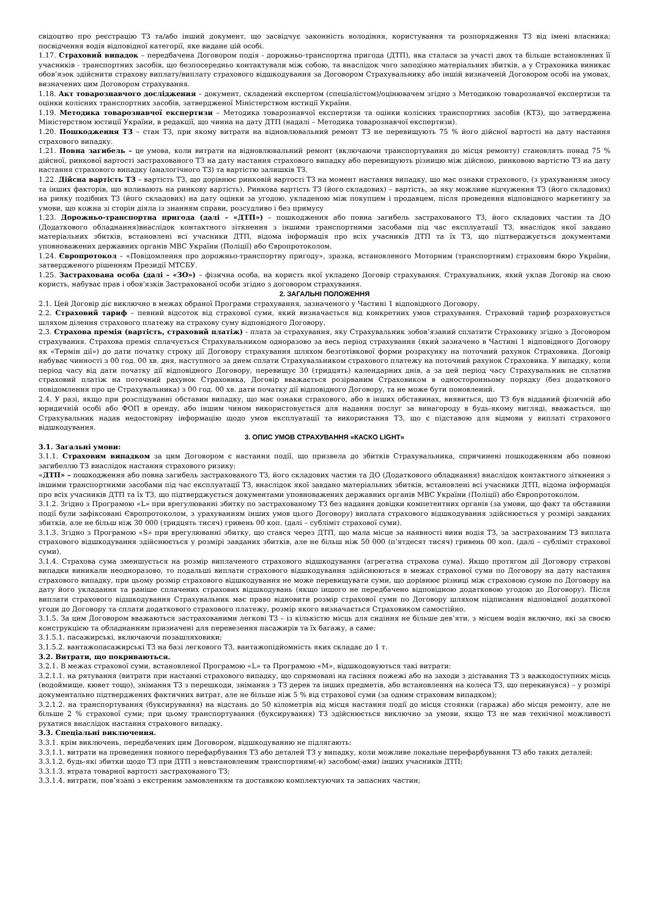свідоцтво про реєстрацію ТЗ та/або інший документ, що засвідчує законність володіння, користування та розпорядження ТЗ від імені власника; посвідчення водія відповідної категорії, яке видане цій особі.
1.17. Страховий випадок – передбачена Договором подія - дорожньо-транспортна пригода (ДТП), яка сталася за участі двох та більше встановлених її учасників - транспортних засобів, що безпосередньо контактували між собою, та внаслідок чого заподіяно матеріальних збитків, а у Страховика виникає обов’язок здійснити страхову виплату/виплату страхового відшкодування за Договором Страхувальнику або іншій визначеній Договором особі на умовах, визначених цим Договором страхування.
1.18. Акт товарознавчого дослідження – документ, складений експертом (спеціалістом)/оцінювачем згідно з Методикою товарознавчої експертизи та оцінки колісних транспортних засобів, затвердженої Міністерством юстиції України.
1.19. Методика товарознавчої експертизи – Методика товарознавчої експертизи та оцінки колісних транспортних засобів (КТЗ), що затверджена Міністерством юстиції України, в редакції, що чинна на дату ДТП (надалі – Методика товарознавчої експертизи).
1.20. Пошкодження ТЗ – стан ТЗ, при якому витрати на відновлювальний ремонт ТЗ не перевищують 75 % його дійсної вартості на дату настання страхового випадку.
1.21. Повна загибель – це умова, коли витрати на відновлювальний ремонт (включаючи транспортування до місця ремонту) становлять понад 75 % дійсної, ринкової вартості застрахованого ТЗ на дату настання страхового випадку або перевищують різницю між дійсною, ринковою вартістю ТЗ на дату настання страхового випадку (аналогічного ТЗ) та вартістю залишків ТЗ.
1.22. Дійсна вартість ТЗ – вартість ТЗ, що дорівнює ринковій вартості ТЗ на момент настання випадку, що має ознаки страхового, (з урахуванням зносу та інших факторів, що впливають на ринкову вартість). Ринкова вартість ТЗ (його складових) – вартість, за яку можливе відчуження ТЗ (його складових) на ринку подібних ТЗ (його складових) на дату оцінки за угодою, укладеною між покупцем і продавцем, після проведення відповідного маркетингу за умови, що кожна зі сторін діяла із знанням справи, розсудливо і без примусу
1.23. Дорожньо-транспортна пригода (далі – «ДТП») – пошкодження або повна загибель застрахованого ТЗ, його складових частин та ДО (Додаткового обладнання)внаслідок контактного зіткнення з іншими транспортними засобами під час експлуатації ТЗ, внаслідок якої завдано матеріальних збитків, встановлені всі учасники ДТП, відома інформація про всіх учасників ДТП та їх ТЗ, що підтверджується документами уповноважених державних органів МВС України (Поліції) або Європротоколом.
1.24. Європротокол – «Повідомлення про дорожньо-транспортну пригоду», зразка, встановленого Моторним (транспортним) страховим бюро України, затвердженого рішенням Президії МТСБУ.
1.25. Застрахована особа (далі – «ЗО») – фізична особа, на користь якої укладено Договір страхування. Страхувальник, який уклав Договір на свою користь, набуває прав і обов'язків Застрахованої особи згідно з договором страхування.
2. ЗАГАЛЬНІ ПОЛОЖЕННЯ
2.1. Цей Договір діє виключно в межах обраної Програми страхування, зазначеного у Частині 1 відповідного Договору.
2.2. Страховий тариф – певний відсоток від страхової суми, який визначається від конкретних умов страхування. Страховий тариф розраховується шляхом ділення страхового платежу на страхову суму відповідного Договору.
2.3. Страхова премія (вартість, страховий платіж) - плата за страхування, яку Страхувальник зобов’язаний сплатити Страховику згідно з Договором страхування. Страхова премія сплачується Страхувальником одноразово за весь період страхування (який зазначено в Частині 1 відповідного Договору як «Термін дії») до дати початку строку дії Договору страхування шляхом безготівкової форми розрахунку на поточний рахунок Страховика. Договір набуває чинності з 00 год. 00 хв. дня, наступного за днем сплати Страхувальником страхового платежу на поточний рахунок Страховика. У випадку, коли період часу від дати початку дії відповідного Договору, перевищує 30 (тридцять) календарних днів, а за цей період часу Страхувальник не сплатив страховий платіж на поточний рахунок Страховика, Договір вважається розірваним Страховиком в односторонньому порядку (без додаткового повідомлення про це Страхувальника) з 00 год. 00 хв. дати початку дії відповідного Договору, та не може бути поновлений.
2.4. У разі, якщо при розслідуванні обставин випадку, що має ознаки страхового, або в інших обставинах, виявиться, що ТЗ був відданий фізичній або юридичній особі або ФОП в оренду, або іншим чином використовується для надання послуг за винагороду в будь-якому вигляді, вважається, що Страхувальник надав недостовірну інформацію щодо умов експлуатації та використання ТЗ, що є підставою для відмови у виплаті страхового відшкодування.
3. ОПИС УМОВ СТРАХУВАННЯ «КАСКО LIGHT»
3.1. Загальні умови:
3.1.1. Страховим випадком за цим Договором є настання події, що призвела до збитків Страхувальника, спричинені пошкодженням або повною загибеллю ТЗ внаслідок настання страхового ризику:
«ДТП» – пошкодження або повна загибель застрахованого ТЗ, його складових частин та ДО (Додаткового обладнання) внаслідок контактного зіткнення з іншими транспортними засобами під час експлуатації ТЗ, внаслідок якої завдано матеріальних збитків, встановлені всі учасники ДТП, відома інформація про всіх учасників ДТП та їх ТЗ, що підтверджується документами уповноважених державних органів МВС України (Поліції) або Європротоколом.
3.1.2. Згідно з Програмою «L» при врегулюванні збитку по застрахованому ТЗ без надання довідки компетентних органів (за умови, що факт та обставини події були зафіксовані Європротоколом, з урахуванням інших умов цього Договору) виплата страхового відшкодування здійснюється у розмірі завданих збитків, але не більш ніж 30 000 (тридцять тисяч) гривень 00 коп. (далі – субліміт страхової суми).
3.1.3. Згідно з Програмою «S» при врегулюванні збитку, що стався через ДТП, що мала місце за наявності вини водія ТЗ, за застрахованим ТЗ виплата страхового відшкодування здійснюється у розмірі завданих збитків, але не більш ніж 50 000 (п’ятдесят тисяч) гривень 00 коп. (далі – субліміт страхової суми).
3.1.4. Страхова сума зменшується на розмір виплаченого страхового відшкодування (агрегатна страхова сума). Якщо протягом дії Договору страхові випадки виникали неодноразово, то подальші виплати страхового відшкодування здійснюються в межах страхової суми по Договору на дату настання страхового випадку, при цьому розмір страхового відшкодування не може перевищувати суми, що дорівнює різниці між страховою сумою по Договору на дату його укладання та раніше сплачених страхових відшкодувань (якщо іншого не передбачено відповідною додатковою угодою до Договору). Після виплати страхового відшкодування Страхувальник має право відновити розмір страхової суми по Договору шляхом підписання відповідної додаткової угоди до Договору та сплати додаткового страхового платежу, розмір якого визначається Страховиком самостійно.
3.1.5. За цим Договором вважаються застрахованими легкові ТЗ – із кількістю місць для сидіння не більше дев’яти, з місцем водія включно, які за своєю конструкцією та обладнанням призначені для перевезення пасажирів та їх багажу, а саме:
3.1.5.1. пасажирські, включаючи позашляховики;
3.1.5.2. вантажопасажирські ТЗ на базі легкового ТЗ, вантажопідйомність яких складає до 1 т.
3.2. Витрати, що покриваються.
3.2.1. В межах страхової суми, встановленої Програмою «L» та Програмою «M», відшкодовуються такі витрати:
3.2.1.1. на рятування (витрати при настанні страхового випадку, що спрямовані на гасіння пожежі або на заходи з діставання ТЗ з важкодоступних місць (водоймище, кювет тощо), знімання ТЗ з перешкоди, знімання з ТЗ дерев та інших предметів, або встановлення на колеса ТЗ, що перекинувся) – у розмірі документально підтверджених фактичних витрат, але не більше ніж 5 % від страхової суми (за одним страховим випадком);
3.2.1.2. на транспортування (буксирування) на відстань до 50 кілометрів від місця настання події до місця стоянки (гаража) або місця ремонту, але не більше 2 % страхової суми; при цьому транспортування (буксирування) ТЗ здійснюється виключно за умови, якщо ТЗ не мав технічної можливості рухатися внаслідок настання страхового випадку.
3.3. Спеціальні виключення.
3.3.1. крім виключень, передбачених цим Договором, відшкодуванню не підлягають:
3.3.1.1. витрати на проведення повного перефарбування ТЗ або деталей ТЗ у випадку, коли можливе локальне перефарбування ТЗ або таких деталей;
3.3.1.2. будь-які збитки щодо ТЗ при ДТП з невстановленим транспортним(-и) засобом(-ами) інших учасників ДТП;
3.3.1.3. втрата товарної вартості застрахованого ТЗ;
3.3.1.4. витрати, пов’язані з екстреним замовленням та доставкою комплектуючих та запасних частин;